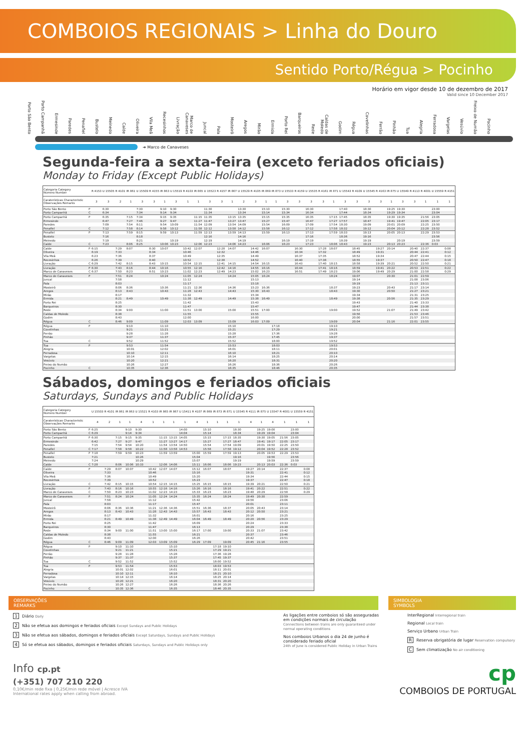COMBOIOS REGIONAIS > Linha do Douro
Sentido Porto/Régua > Pocinho
Horário em vigor desde 10 de dezembro de 2017
Valid since 10 December 2017
Porto São Bento Porto Campanhã Ermesinde Paredes Penafiel Bustelo Meinedo Caíde Oliveira Vila Meã Recesinhos Livração Marco de Canaveses Juncal Pala Mosteirô Aregos Mirão Ermida Porto Rei Barqueiros Rede Caldas de Moledo Godim Régua Covelinhas Ferrão Pinhão Tua Alegria Ferradosa Vargelas Vesúvio Freixo de Numão Pocinho
➜ Marco de Canaveses
Segunda-feira a sexta-feira (exceto feriados oficiais)
Monday to Friday (Except Public Holidays)
| Categoria Category Número Number | | R 4153 | U 15505 | R 4101 | IR 861 | U 15509 | R 4155 | IR 863 | U 15519 | R 4103 | IR 865 | U 15523 | R 4157 | IR 867 | U 15529 | R 4105 | IR 869 | IR 873 | U 15533 | R 4159 | U 15535 | R 4161 | IR 871 | U 15543 | R 4109 | U 15545 | R 4163 | IR 875 | U 15549 | R 4113 | R 4001 | U 15559 | R 4151 |
| Caraterísticas Characteristic Observações Remarks | | 3 | 3 | 2 | 1 | 3 | 3 | 1 | 3 | 1 | 1 | 3 | 3 | 1 | 2 | 3 | 1 | 1 | 3 | 3 | 3 | 3 | 1 | 3 | 3 | 3 | 3 | 1 | 3 | 3 | 1 | 1 | 1 |
| Porto São Bento | P | | 6:30 | | | 7:30 | | 9:10 | 9:30 | | | 11:30 | | | 13:30 | | 15:10 | | 15:30 | | 16:30 | | | 17:40 | | 18:30 | | 19:25 | 19:30 | | | 23:00 | |
| Porto Campanhã | C | | 6:34 | | | 7:34 | | 9:14 | 9:34 | | | 11:34 | | | 13:34 | | 15:14 | | 15:34 | | 16:34 | | | 17:44 | | 18:34 | | 19:29 | 19:34 | | | 23:04 | |
| Porto Campanhã | P | | 6:35 | | 7:15 | 7:34 | | 9:15 | 9:35 | | 11:15 | 11:35 | | 13:15 | 13:35 | | 15:15 | | 15:35 | | 16:35 | | 17:15 | 17:45 | | 18:35 | | 19:30 | 19:35 | | 21:56 | 23:05 | |
| Ermesinde | | | 6:47 | | 7:27 | 7:46 | | 9:27 | 9:47 | | 11:27 | 11:47 | | 13:27 | 13:47 | | 15:27 | | 15:47 | | 16:47 | | 17:27 | 17:57 | | 18:47 | | 19:41 | 19:47 | | 22:05 | 23:17 | |
| Paredes | | | 7:09 | | 7:54 | 8:11 | | 9:54 | 10:09 | | 11:54 | 12:09 | | 13:54 | 14:09 | | 15:54 | | 16:09 | | 17:09 | | 17:54 | 18:30 | | 19:09 | | 20:01 | 20:09 | | 22:25 | 23:50 | |
| Penafiel | C | | 7:12 | | 7:58 | 8:14 | | 9:58 | 10:12 | | 11:58 | 12:12 | | 13:58 | 14:12 | | 15:58 | | 16:12 | | 17:12 | | 17:58 | 18:32 | | 19:12 | | 20:04 | 20:12 | | 22:28 | 23:52 | |
| Penafiel | P | | 7:13 | | 7:59 | 8:15 | | 9:59 | 10:13 | | 11:59 | 12:13 | | 13:59 | 14:13 | | 15:59 | | 16:13 | | 17:13 | | 17:59 | 18:33 | | 19:13 | | 20:05 | 20:13 | | 22:29 | 23:53 | |
| Bustelo | | | 7:16 | | | 8:18 | | | | | | 12:16 | | | 14:16 | | | | | | 17:16 | | | 18:36 | | 19:16 | | | | | | 23:56 | |
| Meinedo | | | 7:19 | | | 8:21 | | | 10:19 | | | 12:19 | | | 14:19 | | | | 16:19 | | 17:19 | | | 18:39 | | 19:19 | | | 20:19 | | | 23:59 | |
| Caíde | C | | 7:23 | | 8:06 | 8:25 | | 10:06 | 10:23 | | 12:06 | 12:23 | | 14:06 | 14:23 | | 16:06 | | 16:23 | | 17:23 | | 18:06 | 18:43 | | 19:23 | | 20:13 | 20:23 | | 22:36 | 0:03 | |
| Caíde | P | 6:15 | | 7:29 | 8:07 | | 8:30 | 10:07 | | 10:42 | 12:07 | | 12:28 | 14:07 | | 14:42 | 16:07 | | | 16:30 | | 17:28 | 18:07 | | 18:45 | | 19:27 | 20:14 | | 20:40 | 22:37 | | 0:08 |
| Oliveira | | 6:19 | | 7:33 | | | 8:34 | | | 10:46 | | | 12:32 | | | 14:46 | | | | 16:34 | | 17:32 | | | 18:49 | | 19:31 | | | 20:44 | 22:41 | | 0:12 |
| Vila Meã | | 6:23 | | 7:36 | | | 8:37 | | | 10:49 | | | 12:35 | | | 14:49 | | | | 16:37 | | 17:35 | | | 18:52 | | 19:34 | | | 20:47 | 22:44 | | 0:15 |
| Recesinhos | | 6:26 | | 7:39 | | | 8:40 | | | 10:52 | | | 12:38 | | | 14:52 | | | | 16:40 | | 17:38 | | | 18:55 | | 19:37 | | | 20:50 | 22:47 | | 0:18 |
| Livração | C | 6:29 | | 7:42 | 8:15 | | 8:43 | 10:15 | | 10:54 | 12:15 | | 12:41 | 14:15 | | 14:54 | 16:15 | | | 16:43 | | 17:40 | 18:15 | | 18:58 | | 19:39 | 20:21 | | 20:52 | 22:50 | | 0:21 |
| Livração | P | 6:30 | | 7:43 | 8:16 | | 8:44 | 10:16 | | 10:55 | 12:16 | | 12:42 | 14:16 | | 14:55 | 16:16 | | | 16:44 | | 17:41 | 18:16 | | 18:59 | | 19:41 | 20:22 | | 20:53 | 22:51 | | 0:22 |
| Marco de Canaveses | C | 6:37 | | 7:50 | 8:23 | | 8:51 | 10:23 | | 11:02 | 12:23 | | 12:49 | 14:23 | | 15:02 | 16:23 | | | 16:51 | | 17:49 | 18:23 | | 19:06 | | 19:49 | 20:29 | | 21:00 | 22:58 | | 0:29 |
| Marco de Canaveses | P | | | 7:51 | 8:24 | | | 10:24 | | 11:05 | 12:24 | | | 14:24 | | 15:05 | 16:24 | | | | | | 18:24 | | 19:07 | | | 20:30 | | 21:01 | 22:59 | | |
| Juncal | | | | 7:58 | | | | | | 11:12 | | | | | | 15:13 | | | | | | | | | 19:14 | | | | | 21:08 | 23:06 | | |
| Pala | | | | 8:03 | | | | | | 11:17 | | | | | | 15:18 | | | | | | | | | 19:19 | | | | | 21:13 | 23:11 | | |
| Mosteirô | | | | 8:06 | 8:36 | | | 10:36 | | 11:21 | 12:36 | | | 14:36 | | 15:23 | 16:36 | | | | | | 18:37 | | 19:23 | | | 20:43 | | 21:17 | 23:14 | | |
| Aregos | | | | 8:13 | 8:43 | | | 10:43 | | 11:28 | 12:43 | | | 14:43 | | 15:30 | 16:43 | | | | | | 18:43 | | 19:30 | | | 20:50 | | 21:27 | 23:21 | | |
| Mirão | | | | 8:17 | | | | | | 11:32 | | | | | | 15:34 | | | | | | | | | 19:34 | | | | | 21:31 | 23:25 | | |
| Ermida | | | | 8:21 | 8:49 | | | 10:49 | | 11:38 | 12:49 | | | 14:49 | | 15:38 | 16:49 | | | | | | 18:49 | | 19:38 | | | 20:56 | | 21:35 | 23:29 | | |
| Porto Rei | | | | 8:25 | | | | | | 11:42 | | | | | | 15:43 | | | | | | | | | 19:43 | | | | | 21:40 | 23:33 | | |
| Barqueiros | | | | 8:30 | | | | | | 11:47 | | | | | | 15:47 | | | | | | | | | 19:47 | | | | | 21:44 | 23:38 | | |
| Rede | | | | 8:34 | 9:00 | | | 11:00 | | 11:51 | 13:00 | | | 15:00 | | 15:51 | 17:00 | | | | | | 19:00 | | 19:52 | | | 21:07 | | 21:49 | 23:42 | | |
| Caldas de Moledo | | | | 8:38 | | | | | | 11:55 | | | | | | 15:55 | | | | | | | | | 19:56 | | | | | 21:53 | 23:46 | | |
| Godim | | | | 8:43 | | | | | | 12:00 | | | | | | 16:00 | | | | | | | | | 20:00 | | | | | 21:57 | 23:51 | | |
| Régua | C | | | 8:46 | 9:09 | | | 11:09 | | 12:03 | 13:09 | | | 15:09 | | 16:03 | 17:09 | | | | | | 19:09 | | 20:04 | | | 21:16 | | 22:01 | 23:55 | | |
| Régua | P | | | | 9:10 | | | 11:10 | | | | | | 15:10 | | | | 17:18 | | | | | 19:10 | | | | | | | | | | |
| Covelinhas | | | | | 9:21 | | | 11:21 | | | | | | 15:21 | | | | 17:29 | | | | | 19:21 | | | | | | | | | | |
| Ferrão | | | | | 9:28 | | | 11:28 | | | | | | 15:28 | | | | 17:36 | | | | | 19:28 | | | | | | | | | | |
| Pinhão | | | | | 9:37 | | | 11:37 | | | | | | 15:37 | | | | 17:45 | | | | | 19:37 | | | | | | | | | | |
| Tua | C | | | | 9:52 | | | 11:52 | | | | | | 15:52 | | | | 18:00 | | | | | 19:52 | | | | | | | | | | |
| Tua | P | | | | 9:53 | | | 11:54 | | | | | | 15:53 | | | | 18:03 | | | | | 19:53 | | | | | | | | | | |
| Alegria | | | | | 10:01 | | | 12:02 | | | | | | 16:01 | | | | 18:11 | | | | | 20:01 | | | | | | | | | | |
| Ferradosa | | | | | 10:10 | | | 12:11 | | | | | | 16:10 | | | | 18:21 | | | | | 20:10 | | | | | | | | | | |
| Vargelas | | | | | 10:14 | | | 12:15 | | | | | | 16:14 | | | | 18:25 | | | | | 20:14 | | | | | | | | | | |
| Vesúvio | | | | | 10:20 | | | 12:21 | | | | | | 16:20 | | | | 18:31 | | | | | 20:20 | | | | | | | | | | |
| Freixo do Numão | | | | | 10:26 | | | 12:27 | | | | | | 16:26 | | | | 18:36 | | | | | 20:26 | | | | | | | | | | |
| Pocinho | C | | | | 10:35 | | | 12:36 | | | | | | 16:35 | | | | 18:46 | | | | | 20:35 | | | | | | | | | | |
Sábados, domingos e feriados oficiais
Saturdays, Sundays and Public Holidays
| Categoria Category Número Number | | U 15503 | R 4101 | IR 861 | IR 863 | U 15521 | R 4103 | IR 865 | IR 867 | U 15411 | R 4107 | IR 869 | IR 873 | IR 871 | U 15545 | R 4111 | IR 875 | U 15547 | R 4001 | U 15559 | R 4151 |
| Caraterísticas Characteristic Observações Remarks | | 4 | 2 | 1 | 1 | 4 | 1 | 1 | 1 | 1 | 4 | 1 | 1 | 1 | 1 | 4 | 1 | 4 | 1 | 1 | 1 |
| Porto São Bento | P | 6:25 | | | 9:10 | 9:30 | | | | 14:00 | | 15:10 | | | 18:30 | | 19:25 | 19:00 | | 23:00 | |
| Porto Campanhã | C | 6:29 | | | 9:14 | 9:34 | | | | 14:04 | | 15:14 | | | 18:34 | | 19:29 | 19:04 | | 23:04 | |
| Porto Campanhã | P | 6:30 | | 7:15 | 9:15 | 9:35 | | 11:15 | 13:15 | 14:05 | | 15:15 | | 17:15 | 18:35 | | 19:30 | 19:05 | 21:56 | 23:05 | |
| Ermesinde | | 6:42 | | 7:27 | 9:27 | 9:47 | | 11:27 | 13:27 | 14:17 | | 15:27 | | 17:27 | 18:47 | | 19:41 | 19:17 | 22:05 | 23:17 | |
| Paredes | | 7:15 | | 7:54 | 9:54 | 10:20 | | 11:54 | 13:54 | 14:50 | | 15:54 | | 17:54 | 19:09 | | 20:01 | 19:50 | 22:25 | 23:50 | |
| Penafiel | C | 7:17 | | 7:58 | 9:58 | 10:22 | | 11:58 | 13:58 | 14:53 | | 15:58 | | 17:58 | 19:12 | | 20:04 | 19:52 | 22:28 | 23:52 | |
| Penafiel | P | 7:18 | | 7:59 | 9:59 | 10:23 | | 11:59 | 13:59 | | 15:00 | 15:59 | | 17:59 | 19:13 | | 20:05 | 19:53 | 22:29 | 23:53 | |
| Bustelo | | 7:21 | | | | 10:26 | | | | | 15:04 | | | | 19:16 | | | 19:56 | | 23:56 | |
| Meinedo | | 7:24 | | | | 10:29 | | | | | 15:07 | | | | 19:19 | | | 19:59 | | 23:59 | |
| Caíde | C | 7:28 | | 8:06 | 10:06 | 10:33 | | 12:06 | 14:06 | | 15:11 | 16:06 | | 18:06 | 19:23 | | 20:13 | 20:03 | 22:36 | 0:03 | |
| Caíde | P | | 7:29 | 8:07 | 10:07 | | 10:42 | 12:07 | 14:07 | | 15:12 | 16:07 | | 18:07 | | 19:27 | 20:14 | | 22:37 | | 0:08 |
| Oliveira | | | 7:33 | | | | 10:46 | | | | 15:16 | | | | | 19:31 | | | 22:41 | | 0:12 |
| Vila Meã | | | 7:36 | | | | 10:49 | | | | 15:20 | | | | | 19:34 | | | 22:44 | | 0:15 |
| Recesinhos | | | 7:39 | | | | 10:52 | | | | 15:23 | | | | | 19:37 | | | 22:47 | | 0:18 |
| Livração | C | | 7:42 | 8:15 | 10:15 | | 10:54 | 12:15 | 14:15 | | 15:25 | 16:15 | | 18:15 | | 19:39 | 20:21 | | 22:50 | | 0:21 |
| Livração | P | | 7:43 | 8:16 | 10:16 | | 10:55 | 12:16 | 14:16 | | 15:26 | 16:16 | | 18:16 | | 19:41 | 20:22 | | 22:51 | | 0:22 |
| Marco de Canaveses | C | | 7:50 | 8:23 | 10:23 | | 11:02 | 12:23 | 14:23 | | 15:33 | 16:23 | | 18:23 | | 19:48 | 20:29 | | 22:58 | | 0:29 |
| Marco de Canaveses | P | | 7:51 | 8:24 | 10:24 | | 11:05 | 12:24 | 14:24 | | 15:35 | 16:24 | | 18:24 | | 19:49 | 20:30 | | 22:59 | | |
| Juncal | | | 7:58 | | | | 11:12 | | | | 15:42 | | | | | 19:56 | | | 23:06 | | |
| Pala | | | 8:03 | | | | 11:17 | | | | 15:47 | | | | | 20:01 | | | 23:11 | | |
| Mosteirô | | | 8:06 | 8:36 | 10:36 | | 11:21 | 12:36 | 14:36 | | 15:51 | 16:36 | | 18:37 | | 20:05 | 20:43 | | 23:14 | | |
| Aregos | | | 8:13 | 8:43 | 10:43 | | 11:28 | 12:43 | 14:43 | | 15:57 | 16:43 | | 18:43 | | 20:12 | 20:50 | | 23:21 | | |
| Mirão | | | 8:17 | | | | 11:32 | | | | 16:01 | | | | | 20:16 | | | 23:25 | | |
| Ermida | | | 8:21 | 8:49 | 10:49 | | 11:38 | 12:49 | 14:49 | | 16:04 | 16:49 | | 18:49 | | 20:20 | 20:56 | | 23:29 | | |
| Porto Rei | | | 8:25 | | | | 11:42 | | | | 16:09 | | | | | 20:24 | | | 23:33 | | |
| Barqueiros | | | 8:30 | | | | 11:47 | | | | 16:13 | | | | | 20:29 | | | 23:38 | | |
| Rede | | | 8:34 | 9:00 | 11:00 | | 11:51 | 13:00 | 15:00 | | 16:17 | 17:00 | | 19:00 | | 20:33 | 21:07 | | 23:42 | | |
| Caldas de Moledo | | | 8:38 | | | | 11:55 | | | | 16:21 | | | | | 20:37 | | | 23:46 | | |
| Godim | | | 8:43 | | | | 12:00 | | | | 16:26 | | | | | 20:42 | | | 23:51 | | |
| Régua | C | | 8:46 | 9:09 | 11:09 | | 12:03 | 13:09 | 15:09 | | 16:29 | 17:09 | | 19:09 | | 20:45 | 21:16 | | 23:55 | | |
| Régua | P | | | 9:10 | 11:10 | | | | 15:10 | | | | 17:18 | 19:10 | | | | | | | |
| Covelinhas | | | | 9:21 | 11:21 | | | | 15:21 | | | | 17:29 | 19:21 | | | | | | | |
| Ferrão | | | | 9:28 | 11:28 | | | | 15:28 | | | | 17:36 | 19:28 | | | | | | | |
| Pinhão | | | | 9:37 | 11:37 | | | | 15:37 | | | | 17:45 | 19:37 | | | | | | | |
| Tua | C | | | 9:52 | 11:52 | | | | 15:52 | | | | 18:00 | 19:52 | | | | | | | |
| Tua | P | | | 9:53 | 11:54 | | | | 15:53 | | | | 18:03 | 19:53 | | | | | | | |
| Alegria | | | | 10:01 | 12:02 | | | | 16:01 | | | | 18:11 | 20:01 | | | | | | | |
| Ferradosa | | | | 10:10 | 12:11 | | | | 16:10 | | | | 18:21 | 20:10 | | | | | | | |
| Vargelas | | | | 10:14 | 12:15 | | | | 16:14 | | | | 18:25 | 20:14 | | | | | | | |
| Vesúvio | | | | 10:20 | 12:21 | | | | 16:20 | | | | 18:31 | 20:20 | | | | | | | |
| Freixo do Numão | | | | 10:26 | 12:27 | | | | 16:26 | | | | 18:36 | 20:26 | | | | | | | |
| Pocinho | C | | | 10:35 | 12:36 | | | | 16:35 | | | | 18:46 | 20:35 | | | | | | | |
OBSERVAÇÕES
REMARKS
SIMBOLOGIA
SYMBOLS
1 Diário Daily
2 Não se efetua aos domingos e feriados oficiais Except Sundays and Public Holidays
3 Não se efetua aos sábados, domingos e feriados oficiais Except Saturdays, Sundays and Public Holidays
4 Só se efetua aos sábados, domingos e feriados oficiais Saturdays, Sundays and Public Holidays only
As ligações entre comboios só são asseguradas em condições normais de circulação
Connections between trains are only guaranteed under normal operating conditions
Nos comboios Urbanos o dia 24 de junho é considerado feriado oficial
24th of June is considered Public Holiday in Urban Trains
InterRegional Interregional train
Regional Local train
Serviço Urbano Urban Train
R Reserva obrigatória de lugar Reservation compulsory
C Sem climatização No air conditioning
Info cp.pt
(+351) 707 210 220
0,10€/min rede fixa | 0,25€/min rede móvel | Acresce IVA
International rates apply when calling from abroad.
cp
COMBOIOS DE PORTUGAL